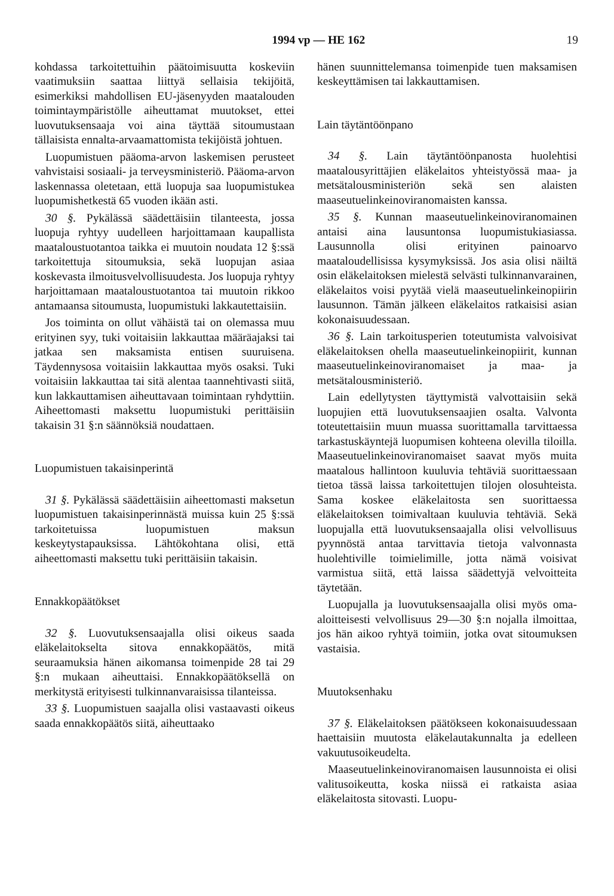1994 vp — HE 162 19
kohdassa tarkoitettuihin päätoimisuutta koskeviin vaatimuksiin saattaa liittyä sellaisia tekijöitä, esimerkiksi mahdollisen EU-jäsenyyden maatalouden toimintaympäristölle aiheuttamat muutokset, ettei luovutuksensaaja voi aina täyttää sitoumustaan tällaisista ennalta-arvaamattomista tekijöistä johtuen.
Luopumistuen pääoma-arvon laskemisen perusteet vahvistaisi sosiaali- ja terveysministeriö. Pääoma-arvon laskennassa oletetaan, että luopuja saa luopumistukea luopumishetkestä 65 vuoden ikään asti.
30 §. Pykälässä säädettäisiin tilanteesta, jossa luopuja ryhtyy uudelleen harjoittamaan kaupallista maataloustuotantoa taikka ei muutoin noudata 12 §:ssä tarkoitettuja sitoumuksia, sekä luopujan asiaa koskevasta ilmoitusvelvollisuudesta. Jos luopuja ryhtyy harjoittamaan maataloustuotantoa tai muutoin rikkoo antamaansa sitoumusta, luopumistuki lakkautettaisiin.
Jos toiminta on ollut vähäistä tai on olemassa muu erityinen syy, tuki voitaisiin lakkauttaa määräajaksi tai jatkaa sen maksamista entisen suuruisena. Täydennysosa voitaisiin lakkauttaa myös osaksi. Tuki voitaisiin lakkauttaa tai sitä alentaa taannehtivasti siitä, kun lakkauttamisen aiheuttavaan toimintaan ryhdyttiin. Aiheettomasti maksettu luopumistuki perittäisiin takaisin 31 §:n säännöksiä noudattaen.
Luopumistuen takaisinperintä
31 §. Pykälässä säädettäisiin aiheettomasti maksetun luopumistuen takaisinperinnästä muissa kuin 25 §:ssä tarkoitetuissa luopumistuen maksun keskeytystapauksissa. Lähtökohtana olisi, että aiheettomasti maksettu tuki perittäisiin takaisin.
Ennakkopäätökset
32 §. Luovutuksensaajalla olisi oikeus saada eläkelaitokselta sitova ennakkopäätös, mitä seuraamuksia hänen aikomansa toimenpide 28 tai 29 §:n mukaan aiheuttaisi. Ennakkopäätöksellä on merkitystä erityisesti tulkinnanvaraisissa tilanteissa.
33 §. Luopumistuen saajalla olisi vastaavasti oikeus saada ennakkopäätös siitä, aiheuttaako
hänen suunnittelemansa toimenpide tuen maksamisen keskeyttämisen tai lakkauttamisen.
Lain täytäntöönpano
34 §. Lain täytäntöönpanosta huolehtisi maatalousyrittäjien eläkelaitos yhteistyössä maa- ja metsätalousministeriön sekä sen alaisten maaseutuelinkeinoviranomaisten kanssa.
35 §. Kunnan maaseutuelinkeinoviranomainen antaisi aina lausuntonsa luopumistukiasiassa. Lausunnolla olisi erityinen painoarvo maataloudellisissa kysymyksissä. Jos asia olisi näiltä osin eläkelaitoksen mielestä selvästi tulkinnanvarainen, eläkelaitos voisi pyytää vielä maaseutuelinkeinopiirin lausunnon. Tämän jälkeen eläkelaitos ratkaisisi asian kokonaisuudessaan.
36 §. Lain tarkoitusperien toteutumista valvoisivat eläkelaitoksen ohella maaseutuelinkeinopiirit, kunnan maaseutuelinkeinoviranomaiset ja maa- ja metsätalousministeriö.
Lain edellytysten täyttymistä valvottaisiin sekä luopujien että luovutuksensaajien osalta. Valvonta toteutettaisiin muun muassa suorittamalla tarvittaessa tarkastuskäyntejä luopumisen kohteena olevilla tiloilla. Maaseutuelinkeinoviranomaiset saavat myös muita maatalous hallintoon kuuluvia tehtäviä suorittaessaan tietoa tässä laissa tarkoitettujen tilojen olosuhteista. Sama koskee eläkelaitosta sen suorittaessa eläkelaitoksen toimivaltaan kuuluvia tehtäviä. Sekä luopujalla että luovutuksensaajalla olisi velvollisuus pyynnöstä antaa tarvittavia tietoja valvonnasta huolehtiville toimielimille, jotta nämä voisivat varmistua siitä, että laissa säädettyjä velvoitteita täytetään.
Luopujalla ja luovutuksensaajalla olisi myös oma-aloitteisesti velvollisuus 29—30 §:n nojalla ilmoittaa, jos hän aikoo ryhtyä toimiin, jotka ovat sitoumuksen vastaisia.
Muutoksenhaku
37 §. Eläkelaitoksen päätökseen kokonaisuudessaan haettaisiin muutosta eläkelautakunnalta ja edelleen vakuutusoikeudelta.
Maaseutuelinkeinoviranomaisen lausunnoista ei olisi valitusoikeutta, koska niissä ei ratkaista asiaa eläkelaitosta sitovasti. Luopu-